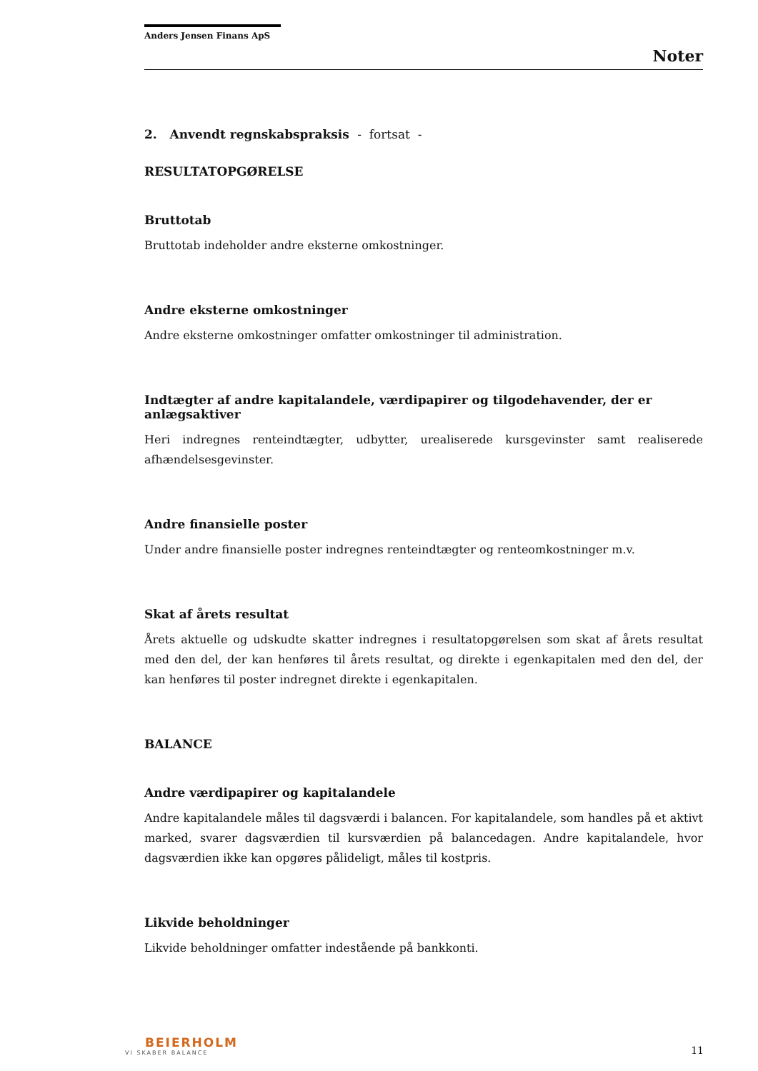Anders Jensen Finans ApS
Noter
2. Anvendt regnskabspraksis - fortsat -
RESULTATOPGØRELSE
Bruttotab
Bruttotab indeholder andre eksterne omkostninger.
Andre eksterne omkostninger
Andre eksterne omkostninger omfatter omkostninger til administration.
Indtægter af andre kapitalandele, værdipapirer og tilgodehavender, der er anlægsaktiver
Heri indregnes renteindtægter, udbytter, urealiserede kursgevinster samt realiserede afhændelsesgevinster.
Andre finansielle poster
Under andre finansielle poster indregnes renteindtægter og renteomkostninger m.v.
Skat af årets resultat
Årets aktuelle og udskudte skatter indregnes i resultatopgørelsen som skat af årets resultat med den del, der kan henføres til årets resultat, og direkte i egenkapitalen med den del, der kan henføres til poster indregnet direkte i egenkapitalen.
BALANCE
Andre værdipapirer og kapitalandele
Andre kapitalandele måles til dagsværdi i balancen. For kapitalandele, som handles på et aktivt marked, svarer dagsværdien til kursværdien på balancedagen. Andre kapitalandele, hvor dagsværdien ikke kan opgøres pålideligt, måles til kostpris.
Likvide beholdninger
Likvide beholdninger omfatter indestående på bankkonti.
BEIERHOLM
VI SKABER BALANCE
11